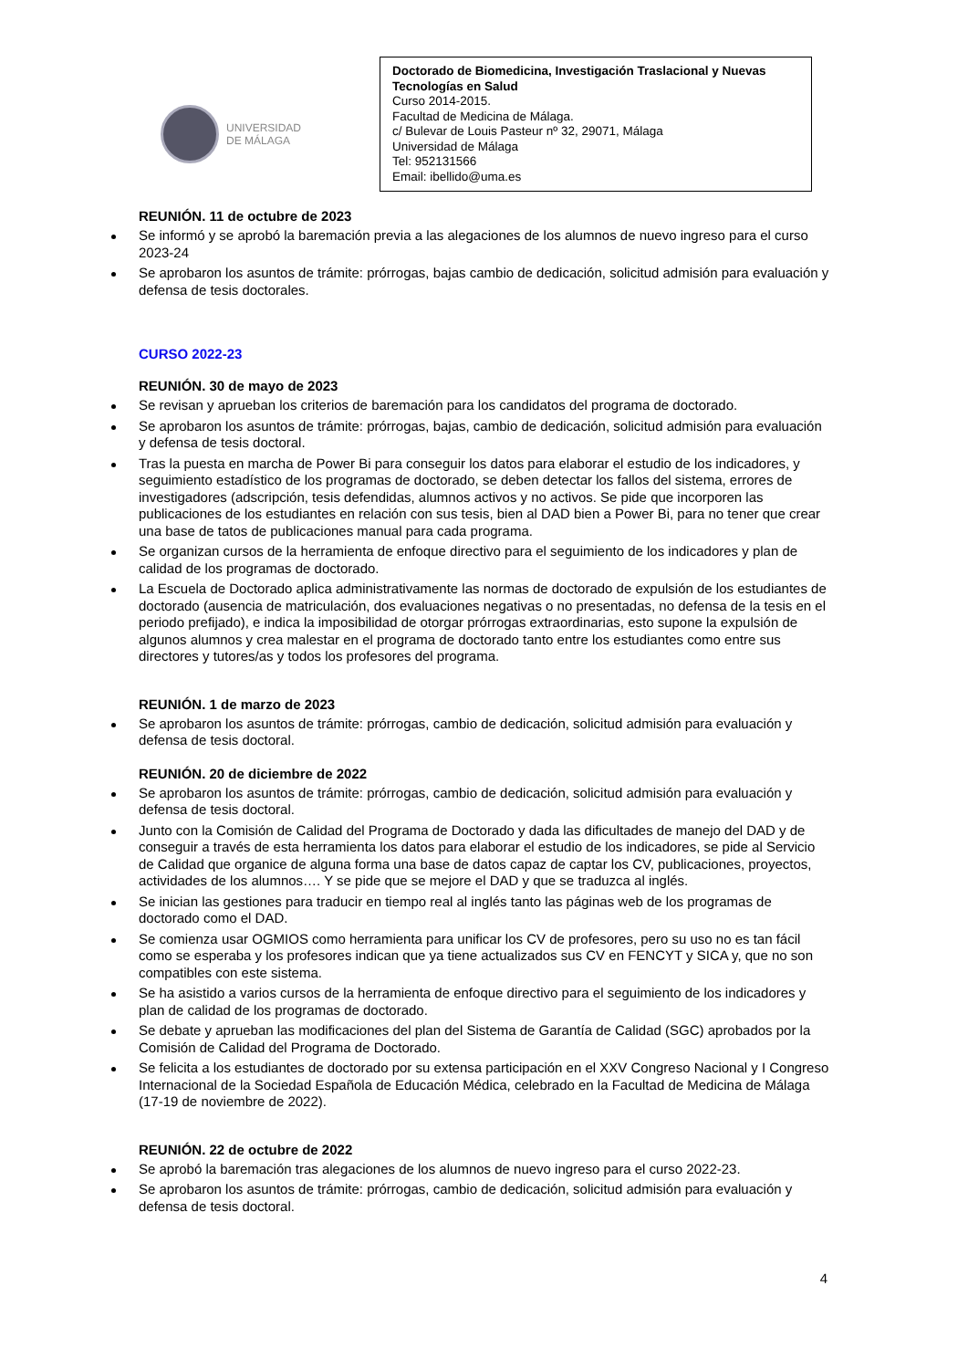UNIVERSIDAD
DE MÁLAGA
Doctorado de Biomedicina, Investigación Traslacional y Nuevas Tecnologías en Salud
Curso 2014-2015.
Facultad de Medicina de Málaga.
c/ Bulevar de Louis Pasteur nº 32, 29071, Málaga
Universidad de Málaga
Tel: 952131566
Email: ibellido@uma.es
REUNIÓN. 11 de octubre de 2023
Se informó y se aprobó la baremación previa a las alegaciones de los alumnos de nuevo ingreso para el curso 2023-24
Se aprobaron los asuntos de trámite: prórrogas, bajas cambio de dedicación, solicitud admisión para evaluación y defensa de tesis doctorales.
CURSO 2022-23
REUNIÓN. 30 de mayo de 2023
Se revisan y aprueban los criterios de baremación para los candidatos del programa de doctorado.
Se aprobaron los asuntos de trámite: prórrogas, bajas, cambio de dedicación, solicitud admisión para evaluación y defensa de tesis doctoral.
Tras la puesta en marcha de Power Bi para conseguir los datos para elaborar el estudio de los indicadores, y seguimiento estadístico de los programas de doctorado, se deben detectar los fallos del sistema, errores de investigadores (adscripción, tesis defendidas, alumnos activos y no activos. Se pide que incorporen las publicaciones de los estudiantes en relación con sus tesis, bien al DAD bien a Power Bi, para no tener que crear una base de tatos de publicaciones manual para cada programa.
Se organizan cursos de la herramienta de enfoque directivo para el seguimiento de los indicadores y plan de calidad de los programas de doctorado.
La Escuela de Doctorado aplica administrativamente las normas de doctorado de expulsión de los estudiantes de doctorado (ausencia de matriculación, dos evaluaciones negativas o no presentadas, no defensa de la tesis en el periodo prefijado), e indica la imposibilidad de otorgar prórrogas extraordinarias, esto supone la expulsión de algunos alumnos y crea malestar en el programa de doctorado tanto entre los estudiantes como entre sus directores y tutores/as y todos los profesores del programa.
REUNIÓN. 1 de marzo de 2023
Se aprobaron los asuntos de trámite: prórrogas, cambio de dedicación, solicitud admisión para evaluación y defensa de tesis doctoral.
REUNIÓN. 20 de diciembre de 2022
Se aprobaron los asuntos de trámite: prórrogas, cambio de dedicación, solicitud admisión para evaluación y defensa de tesis doctoral.
Junto con la Comisión de Calidad del Programa de Doctorado y dada las dificultades de manejo del DAD y de conseguir a través de esta herramienta los datos para elaborar el estudio de los indicadores, se pide al Servicio de Calidad que organice de alguna forma una base de datos capaz de captar los CV, publicaciones, proyectos, actividades de los alumnos…. Y se pide que se mejore el DAD y que se traduzca al inglés.
Se inician las gestiones para traducir en tiempo real al inglés tanto las páginas web de los programas de doctorado como el DAD.
Se comienza usar OGMIOS como herramienta para unificar los CV de profesores, pero su uso no es tan fácil como se esperaba y los profesores indican que ya tiene actualizados sus CV en FENCYT y SICA y, que no son compatibles con este sistema.
Se ha asistido a varios cursos de la herramienta de enfoque directivo para el seguimiento de los indicadores y plan de calidad de los programas de doctorado.
Se debate y aprueban las modificaciones del plan del Sistema de Garantía de Calidad (SGC) aprobados por la Comisión de Calidad del Programa de Doctorado.
Se felicita a los estudiantes de doctorado por su extensa participación en el XXV Congreso Nacional y I Congreso Internacional de la Sociedad Española de Educación Médica, celebrado en la Facultad de Medicina de Málaga (17-19 de noviembre de 2022).
REUNIÓN. 22 de octubre de 2022
Se aprobó la baremación tras alegaciones de los alumnos de nuevo ingreso para el curso 2022-23.
Se aprobaron los asuntos de trámite: prórrogas, cambio de dedicación, solicitud admisión para evaluación y defensa de tesis doctoral.
4